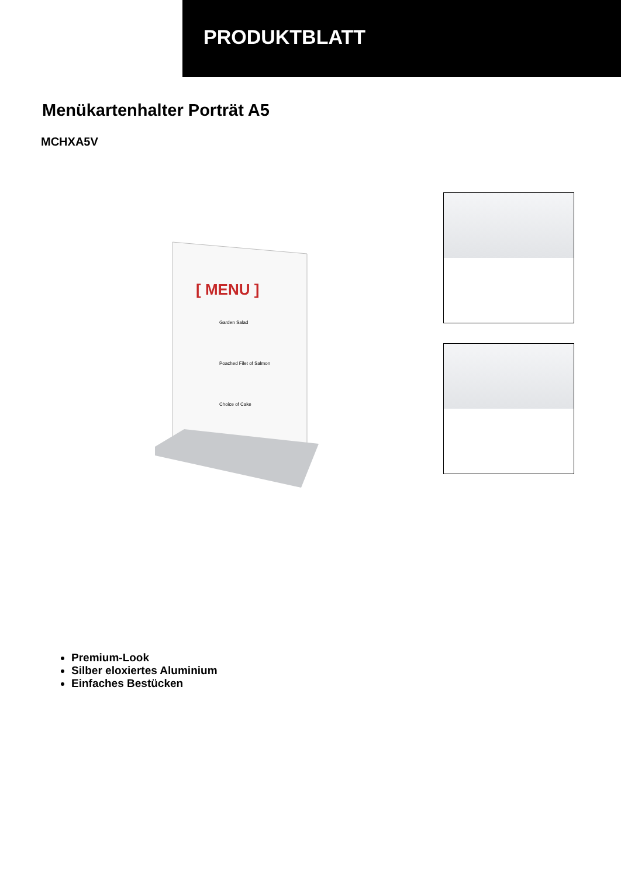PRODUKTBLATT
Menükartenhalter Porträt A5
MCHXA5V
[ MENU ]
Garden Salad
Poached Filet of Salmon
Choice of Cake
Premium-Look
Silber eloxiertes Aluminium
Einfaches Bestücken